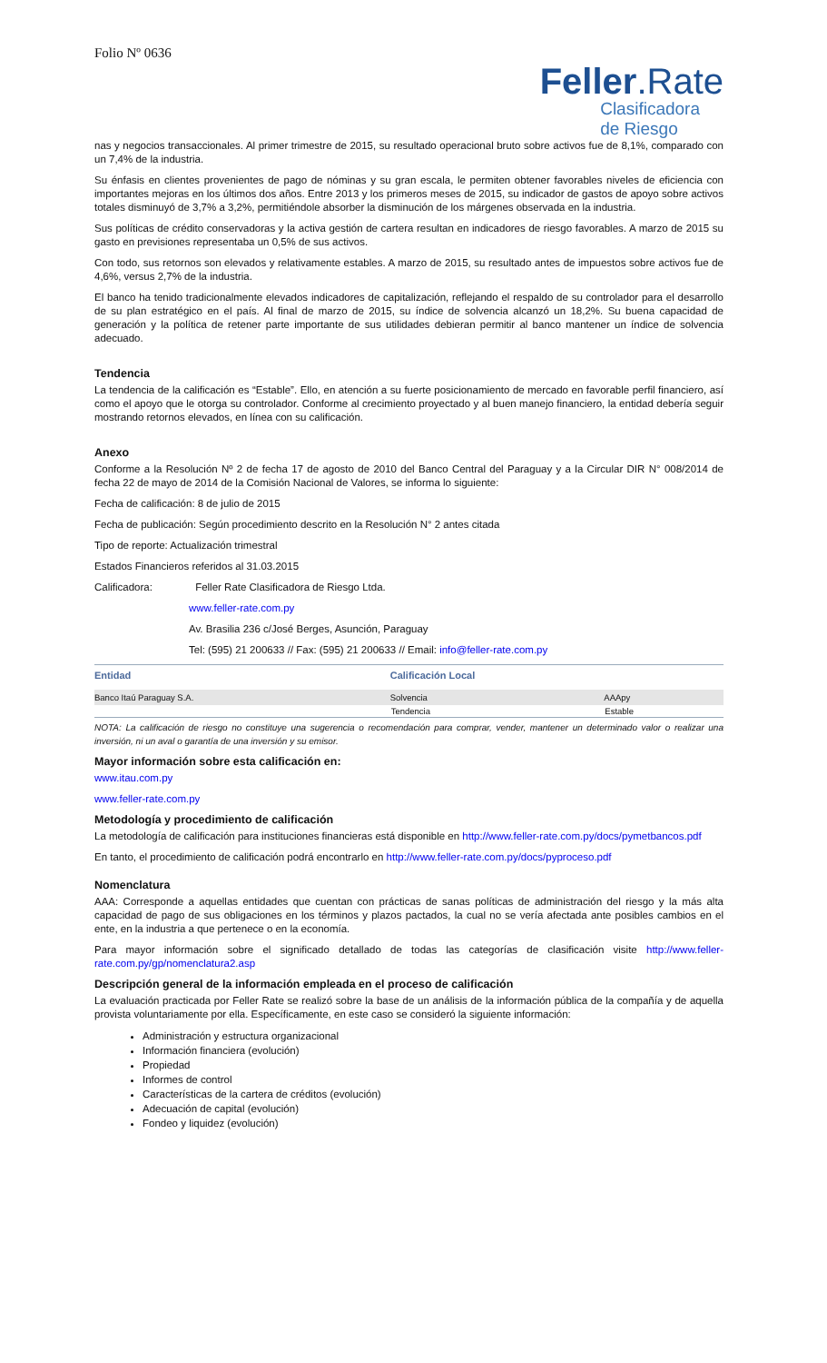Folio Nº 0636
Feller.Rate
Clasificadora
de Riesgo
nas y negocios transaccionales. Al primer trimestre de 2015, su resultado operacional bruto sobre activos fue de 8,1%, comparado con un 7,4% de la industria.
Su énfasis en clientes provenientes de pago de nóminas y su gran escala, le permiten obtener favorables niveles de eficiencia con importantes mejoras en los últimos dos años. Entre 2013 y los primeros meses de 2015, su indicador de gastos de apoyo sobre activos totales disminuyó de 3,7% a 3,2%, permitiéndole absorber la disminución de los márgenes observada en la industria.
Sus políticas de crédito conservadoras y la activa gestión de cartera resultan en indicadores de riesgo favorables. A marzo de 2015 su gasto en previsiones representaba un 0,5% de sus activos.
Con todo, sus retornos son elevados y relativamente estables. A marzo de 2015, su resultado antes de impuestos sobre activos fue de 4,6%, versus 2,7% de la industria.
El banco ha tenido tradicionalmente elevados indicadores de capitalización, reflejando el respaldo de su controlador para el desarrollo de su plan estratégico en el país. Al final de marzo de 2015, su índice de solvencia alcanzó un 18,2%. Su buena capacidad de generación y la política de retener parte importante de sus utilidades debieran permitir al banco mantener un índice de solvencia adecuado.
Tendencia
La tendencia de la calificación es “Estable”. Ello, en atención a su fuerte posicionamiento de mercado en favorable perfil financiero, así como el apoyo que le otorga su controlador. Conforme al crecimiento proyectado y al buen manejo financiero, la entidad debería seguir mostrando retornos elevados, en línea con su calificación.
Anexo
Conforme a la Resolución Nº 2 de fecha 17 de agosto de 2010 del Banco Central del Paraguay y a la Circular DIR N° 008/2014 de fecha 22 de mayo de 2014 de la Comisión Nacional de Valores, se informa lo siguiente:
Fecha de calificación: 8 de julio de 2015
Fecha de publicación: Según procedimiento descrito en la Resolución N° 2 antes citada
Tipo de reporte: Actualización trimestral
Estados Financieros referidos al 31.03.2015
Calificadora: Feller Rate Clasificadora de Riesgo Ltda.
www.feller-rate.com.py
Av. Brasilia 236 c/José Berges, Asunción, Paraguay
Tel: (595) 21 200633 // Fax: (595) 21 200633 // Email: info@feller-rate.com.py
| Entidad | Calificación Local | |
| --- | --- | --- |
| Banco Itaú Paraguay S.A. | Solvencia | AAApy |
| | Tendencia | Estable |
NOTA: La calificación de riesgo no constituye una sugerencia o recomendación para comprar, vender, mantener un determinado valor o realizar una inversión, ni un aval o garantía de una inversión y su emisor.
Mayor información sobre esta calificación en:
www.itau.com.py
www.feller-rate.com.py
Metodología y procedimiento de calificación
La metodología de calificación para instituciones financieras está disponible en http://www.feller-rate.com.py/docs/pymetbancos.pdf
En tanto, el procedimiento de calificación podrá encontrarlo en http://www.feller-rate.com.py/docs/pyproceso.pdf
Nomenclatura
AAA: Corresponde a aquellas entidades que cuentan con prácticas de sanas políticas de administración del riesgo y la más alta capacidad de pago de sus obligaciones en los términos y plazos pactados, la cual no se vería afectada ante posibles cambios en el ente, en la industria a que pertenece o en la economía.
Para mayor información sobre el significado detallado de todas las categorías de clasificación visite http://www.feller-rate.com.py/gp/nomenclatura2.asp
Descripción general de la información empleada en el proceso de calificación
La evaluación practicada por Feller Rate se realizó sobre la base de un análisis de la información pública de la compañía y de aquella provista voluntariamente por ella. Específicamente, en este caso se consideró la siguiente información:
Administración y estructura organizacional
Información financiera (evolución)
Propiedad
Informes de control
Características de la cartera de créditos (evolución)
Adecuación de capital (evolución)
Fondeo y liquidez (evolución)